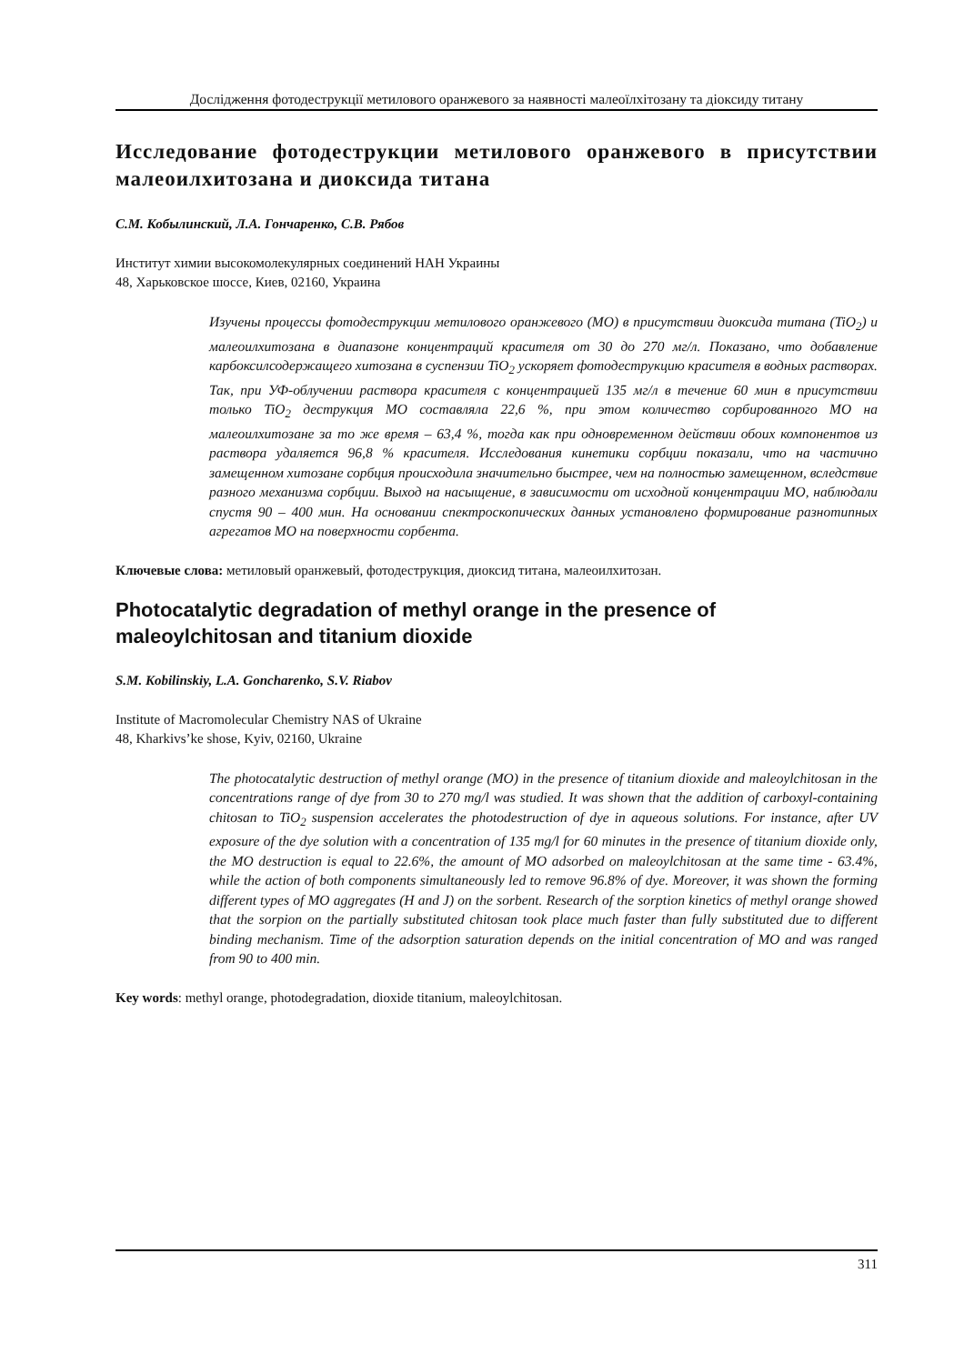Дослідження фотодеструкції метилового оранжевого за наявності малеоїлхітозану та діоксиду титану
Исследование фотодеструкции метилового оранжевого в присутствии малеоилхитозана и диоксида титана
С.М. Кобылинский, Л.А. Гончаренко, С.В. Рябов
Институт химии высокомолекулярных соединений НАН Украины
48, Харьковское шоссе, Киев, 02160, Украина
Изучены процессы фотодеструкции метилового оранжевого (МО) в присутствии диоксида титана (TiO<sub>2</sub>) и малеоилхитозана в диапазоне концентраций красителя от 30 до 270 мг/л. Показано, что добавление карбоксилсодержащего хитозана в суспензии TiO<sub>2</sub> ускоряет фотодеструкцию красителя в водных растворах. Так, при УФ-облучении раствора красителя с концентрацией 135 мг/л в течение 60 мин в присутствии только TiO<sub>2</sub> деструкция МО составляла 22,6 %, при этом количество сорбированного МО на малеоилхитозане за то же время – 63,4 %, тогда как при одновременном действии обоих компонентов из раствора удаляется 96,8 % красителя. Исследования кинетики сорбции показали, что на частично замещенном хитозане сорбция происходила значительно быстрее, чем на полностью замещенном, вследствие разного механизма сорбции. Выход на насыщение, в зависимости от исходной концентрации МО, наблюдали спустя 90 – 400 мин. На основании спектроскопических данных установлено формирование разнотипных агрегатов МО на поверхности сорбента.
Ключевые слова: метиловый оранжевый, фотодеструкция, диоксид титана, малеоилхитозан.
Photocatalytic degradation of methyl orange in the presence of maleoylchitosan and titanium dioxide
S.M. Kobilinskiy, L.A. Goncharenko, S.V. Riabov
Institute of Macromolecular Chemistry NAS of Ukraine
48, Kharkivs’ke shose, Kyiv, 02160, Ukraine
The photocatalytic destruction of methyl orange (MO) in the presence of titanium dioxide and maleoylchitosan in the concentrations range of dye from 30 to 270 mg/l was studied. It was shown that the addition of carboxyl-containing chitosan to TiO<sub>2</sub> suspension accelerates the photodestruction of dye in aqueous solutions. For instance, after UV exposure of the dye solution with a concentration of 135 mg/l for 60 minutes in the presence of titanium dioxide only, the MO destruction is equal to 22.6%, the amount of MO adsorbed on maleoylchitosan at the same time - 63.4%, while the action of both components simultaneously led to remove 96.8% of dye. Moreover, it was shown the forming different types of MO aggregates (H and J) on the sorbent. Research of the sorption kinetics of methyl orange showed that the sorpion on the partially substituted chitosan took place much faster than fully substituted due to different binding mechanism. Time of the adsorption saturation depends on the initial concentration of MO and was ranged from 90 to 400 min.
Key words: methyl orange, photodegradation, dioxide titanium, maleoylchitosan.
311